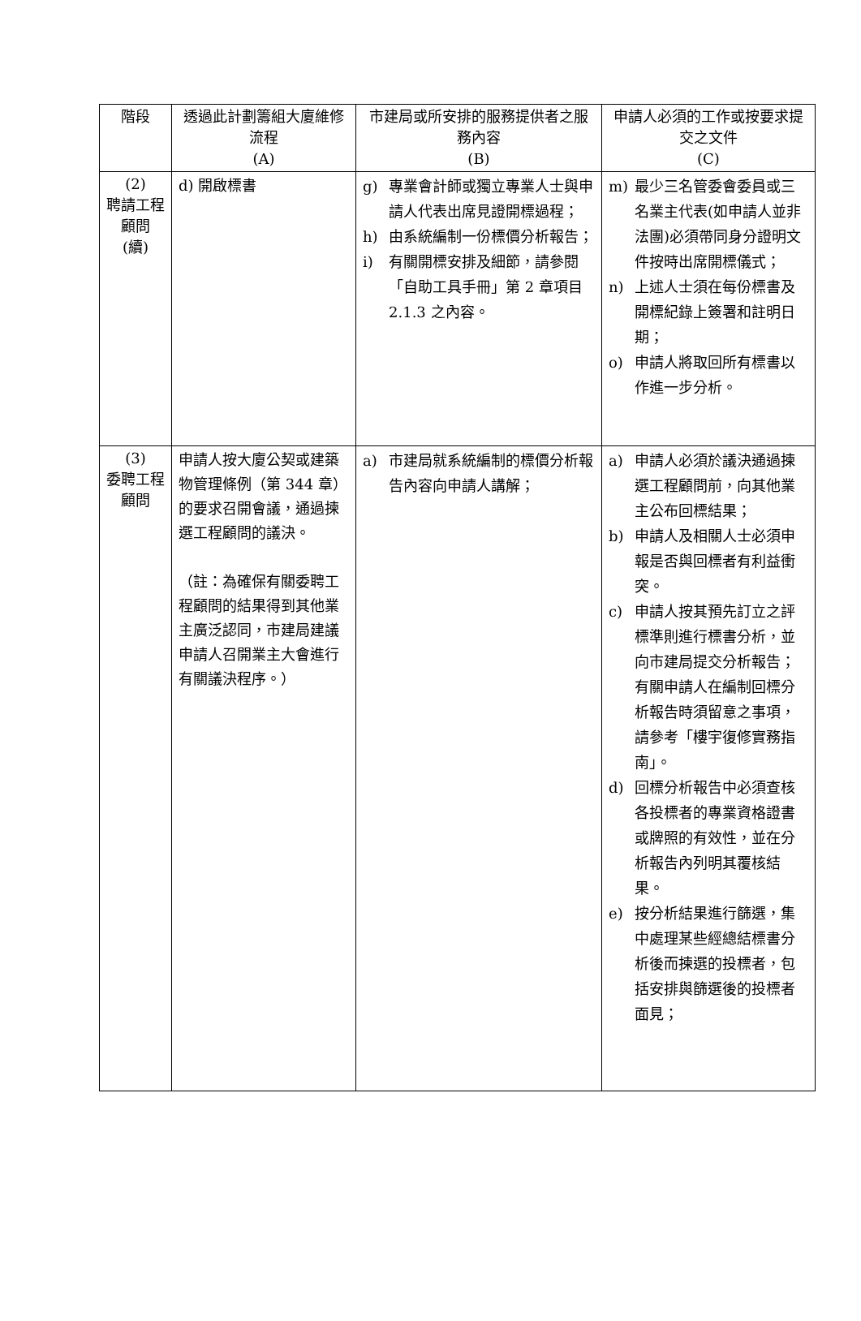| 階段 | 透過此計劃籌組大廈維修流程 (A) | 市建局或所安排的服務提供者之服務內容 (B) | 申請人必須的工作或按要求提交之文件 (C) |
| --- | --- | --- | --- |
| (2) 聘請工程顧問 (續) | d) 開啟標書 | g) 專業會計師或獨立專業人士與申請人代表出席見證開標過程； h) 由系統編制一份標價分析報告； i) 有關開標安排及細節，請參閱「自助工具手冊」第 2 章項目 2.1.3 之內容。 | m) 最少三名管委會委員或三名業主代表(如申請人並非法團)必須帶同身分證明文件按時出席開標儀式； n) 上述人士須在每份標書及開標紀錄上簽署和註明日期； o) 申請人將取回所有標書以作進一步分析。 |
| (3) 委聘工程顧問 | 申請人按大廈公契或建築物管理條例（第 344 章）的要求召開會議，通過揀選工程顧問的議決。 （註：為確保有關委聘工程顧問的結果得到其他業主廣泛認同，市建局建議申請人召開業主大會進行有關議決程序。） | a) 市建局就系統編制的標價分析報告內容向申請人講解； | a) 申請人必須於議決通過揀選工程顧問前，向其他業主公布回標結果； b) 申請人及相關人士必須申報是否與回標者有利益衝突。 c) 申請人按其預先訂立之評標準則進行標書分析，並向市建局提交分析報告；有關申請人在編制回標分析報告時須留意之事項，請參考「樓宇復修實務指南」。 d) 回標分析報告中必須查核各投標者的專業資格證書或牌照的有效性，並在分析報告內列明其覆核結果。 e) 按分析結果進行篩選，集中處理某些經總結標書分析後而揀選的投標者，包括安排與篩選後的投標者面見； |